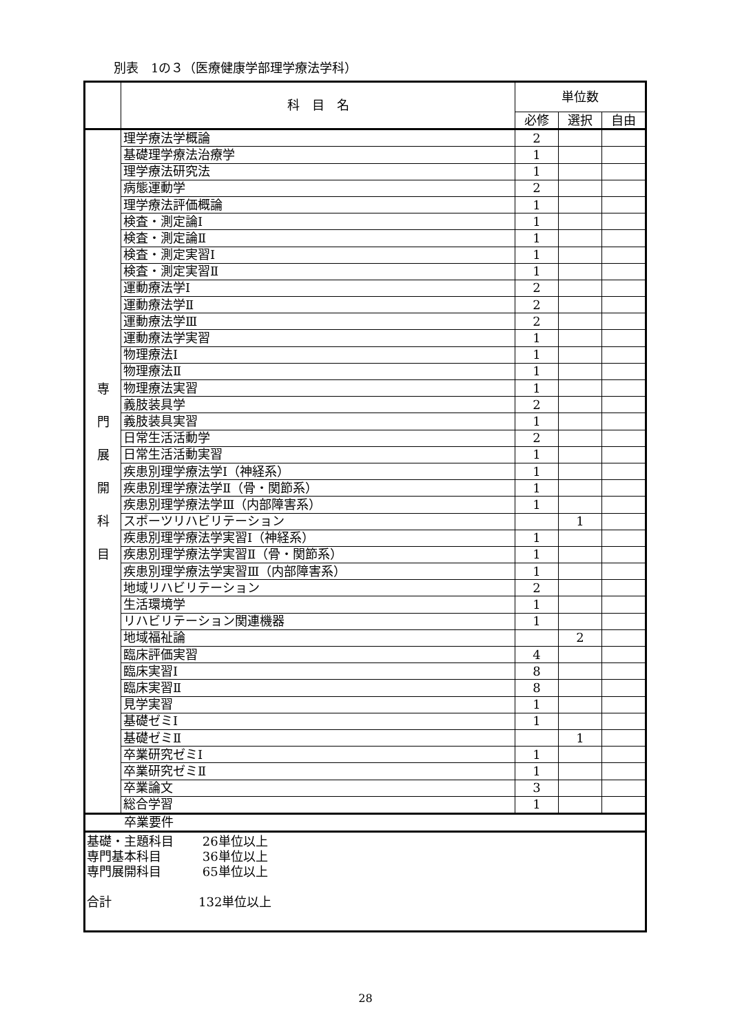別表　1の３（医療健康学部理学療法学科）
| | 科 目 名 | 単位数 | | |
| --- | --- | --- | --- | --- |
| | | 必修 | 選択 | 自由 |
| 専 門 展 開 科 目 | 理学療法学概論 | 2 | | |
| | 基礎理学療法治療学 | 1 | | |
| | 理学療法研究法 | 1 | | |
| | 病態運動学 | 2 | | |
| | 理学療法評価概論 | 1 | | |
| | 検査・測定論Ⅰ | 1 | | |
| | 検査・測定論Ⅱ | 1 | | |
| | 検査・測定実習Ⅰ | 1 | | |
| | 検査・測定実習Ⅱ | 1 | | |
| | 運動療法学Ⅰ | 2 | | |
| | 運動療法学Ⅱ | 2 | | |
| | 運動療法学Ⅲ | 2 | | |
| | 運動療法学実習 | 1 | | |
| | 物理療法Ⅰ | 1 | | |
| | 物理療法Ⅱ | 1 | | |
| | 物理療法実習 | 1 | | |
| | 義肢装具学 | 2 | | |
| | 義肢装具実習 | 1 | | |
| | 日常生活活動学 | 2 | | |
| | 日常生活活動実習 | 1 | | |
| | 疾患別理学療法学Ⅰ（神経系） | 1 | | |
| | 疾患別理学療法学Ⅱ（骨・関節系） | 1 | | |
| | 疾患別理学療法学Ⅲ（内部障害系） | 1 | | |
| | スポーツリハビリテーション | | 1 | |
| | 疾患別理学療法学実習Ⅰ（神経系） | 1 | | |
| | 疾患別理学療法学実習Ⅱ（骨・関節系） | 1 | | |
| | 疾患別理学療法学実習Ⅲ（内部障害系） | 1 | | |
| | 地域リハビリテーション | 2 | | |
| | 生活環境学 | 1 | | |
| | リハビリテーション関連機器 | 1 | | |
| | 地域福祉論 | | 2 | |
| | 臨床評価実習 | 4 | | |
| | 臨床実習Ⅰ | 8 | | |
| | 臨床実習Ⅱ | 8 | | |
| | 見学実習 | 1 | | |
| | 基礎ゼミⅠ | 1 | | |
| | 基礎ゼミⅡ | | 1 | |
| | 卒業研究ゼミⅠ | 1 | | |
| | 卒業研究ゼミⅡ | 1 | | |
| | 卒業論文 | 3 | | |
| | 総合学習 | 1 | | |
| 卒業要件 | | | | |
| 基礎・主題科目 26単位以上 専門基本科目 36単位以上 専門展開科目 65単位以上 合計 132単位以上 | | | | |
28